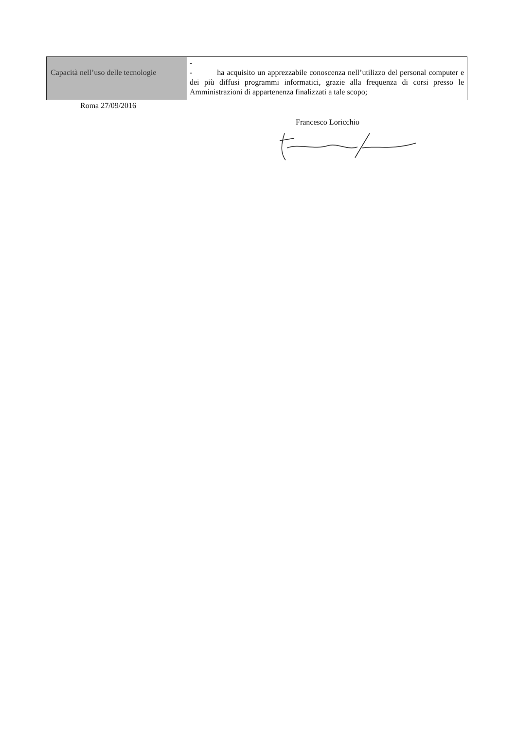| Capacità nell’uso delle tecnologie | - - ha acquisito un apprezzabile conoscenza nell’utilizzo del personal computer e dei più diffusi programmi informatici, grazie alla frequenza di corsi presso le Amministrazioni di appartenenza finalizzati a tale scopo; |
Roma 27/09/2016
Francesco Loricchio